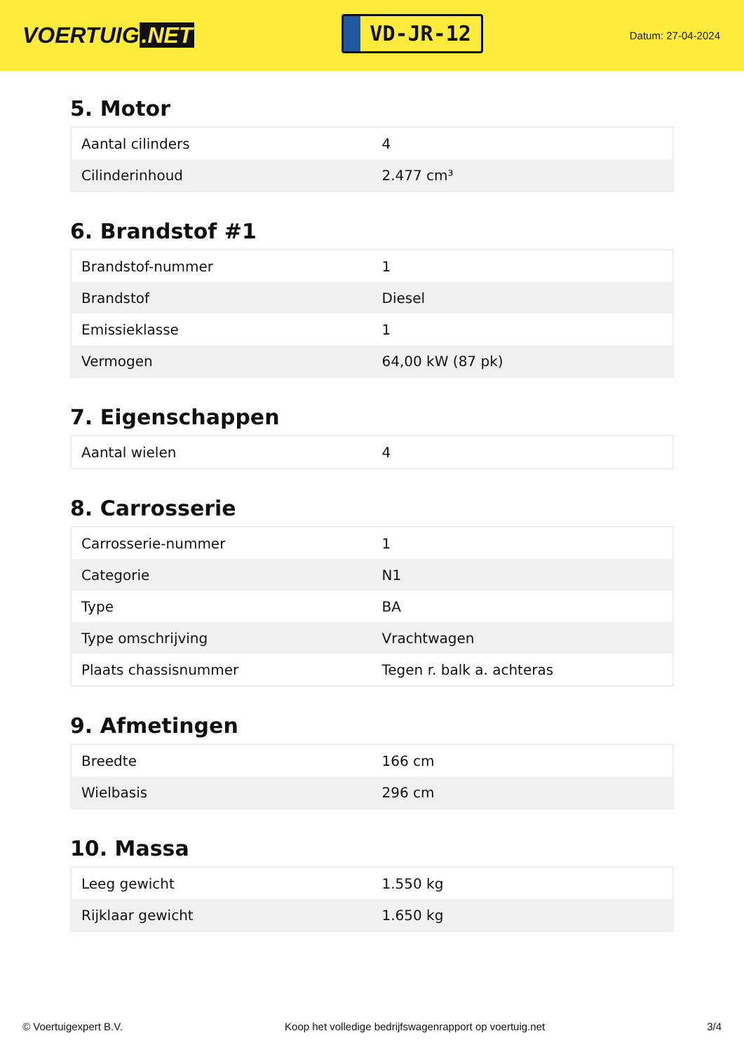VOERTUIG.NET
VD-JR-12
Datum: 27-04-2024
5. Motor
| Aantal cilinders | 4 |
| Cilinderinhoud | 2.477 cm³ |
6. Brandstof #1
| Brandstof-nummer | 1 |
| Brandstof | Diesel |
| Emissieklasse | 1 |
| Vermogen | 64,00 kW (87 pk) |
7. Eigenschappen
| Aantal wielen | 4 |
8. Carrosserie
| Carrosserie-nummer | 1 |
| Categorie | N1 |
| Type | BA |
| Type omschrijving | Vrachtwagen |
| Plaats chassisnummer | Tegen r. balk a. achteras |
9. Afmetingen
| Breedte | 166 cm |
| Wielbasis | 296 cm |
10. Massa
| Leeg gewicht | 1.550 kg |
| Rijklaar gewicht | 1.650 kg |
© Voertuigexpert B.V. Koop het volledige bedrijfswagenrapport op voertuig.net 3/4